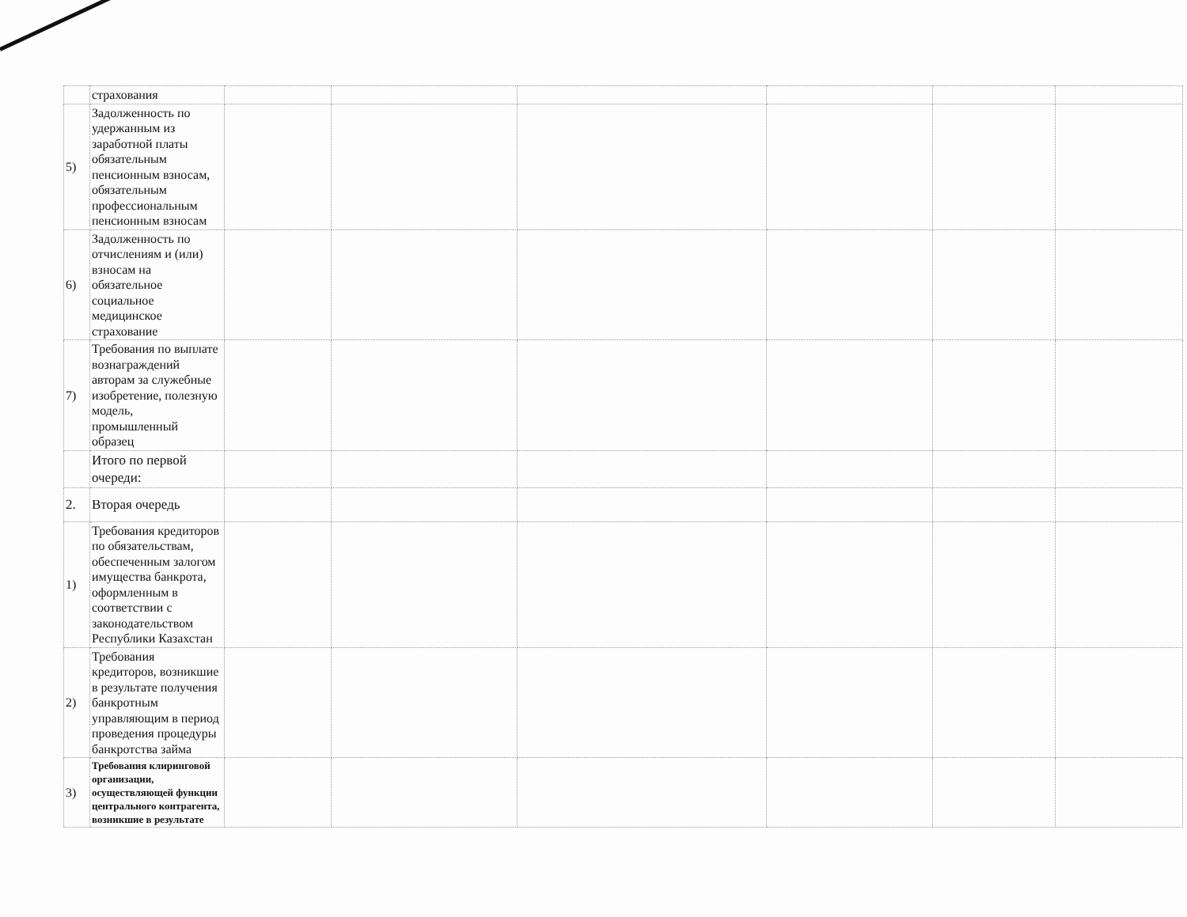| | страхования | | | | | | |
| 5) | Задолженность по удержанным из заработной платы обязательным пенсионным взносам, обязательным профессиональным пенсионным взносам | | | | | | |
| 6) | Задолженность по отчислениям и (или) взносам на обязательное социальное медицинское страхование | | | | | | |
| 7) | Требования по выплате вознаграждений авторам за служебные изобретение, полезную модель, промышленный образец | | | | | | |
| | Итого по первой очереди: | | | | | | |
| 2. | Вторая очередь | | | | | | |
| 1) | Требования кредиторов по обязательствам, обеспеченным залогом имущества банкрота, оформленным в соответствии с законодательством Республики Казахстан | | | | | | |
| 2) | Требования кредиторов, возникшие в результате получения банкротным управляющим в период проведения процедуры банкротства займа | | | | | | |
| 3) | Требования клиринговой организации, осуществляющей функции центрального контрагента, возникшие в результате | | | | | | |